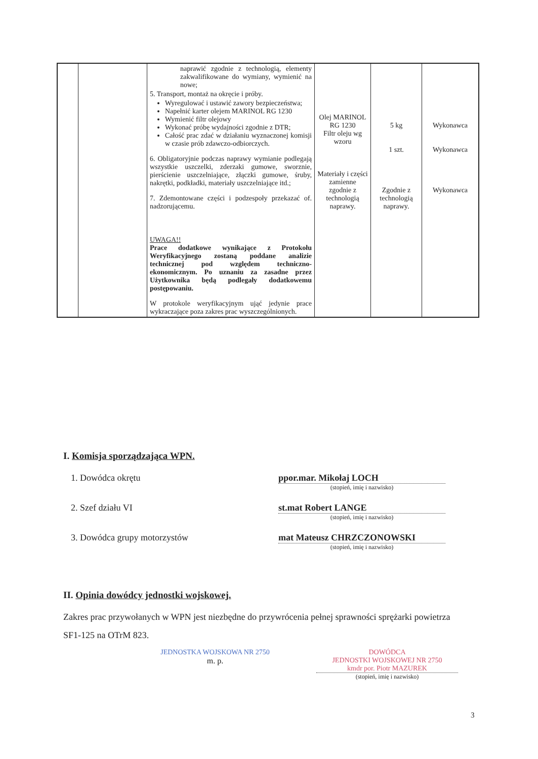| | | naprawić zgodnie z technologią, elementy zakwalifikowane do wymiany, wymienić na nowe; 5. Transport, montaż na okręcie i próby. Wyregulować i ustawić zawory bezpieczeństwa; Napełnić karter olejem MARINOL RG 1230 Wymienić filtr olejowy Wykonać próbę wydajności zgodnie z DTR; Całość prac zdać w działaniu wyznaczonej komisji w czasie prób zdawczo-odbiorczych. 6. Obligatoryjnie podczas naprawy wymianie podlegają wszystkie uszczelki, zderzaki gumowe, sworznie, pierścienie uszczelniające, złączki gumowe, śruby, nakrętki, podkładki, materiały uszczelniające itd.; 7. Zdemontowane części i podzespoły przekazać of. nadzorującemu. UWAGA!! Prace dodatkowe wynikające z Protokołu Weryfikacyjnego zostaną poddane analizie technicznej pod względem techniczno-ekonomicznym. Po uznaniu za zasadne przez Użytkownika będą podlegały dodatkowemu postępowaniu. W protokole weryfikacyjnym ująć jedynie prace wykraczające poza zakres prac wyszczególnionych. | Olej MARINOL RG 1230 Filtr oleju wg wzoru Materiały i części zamienne zgodnie z technologią naprawy. | 5 kg 1 szt. Zgodnie z technologią naprawy. | Wykonawca Wykonawca Wykonawca |
I. Komisja sporządzająca WPN.
1. Dowódca okrętu ppor.mar. Mikołaj LOCH
(stopień, imię i nazwisko)
2. Szef działu VI st.mat Robert LANGE
(stopień, imię i nazwisko)
3. Dowódca grupy motorzystów mat Mateusz CHRZCZONOWSKI
(stopień, imię i nazwisko)
II. Opinia dowódcy jednostki wojskowej.
Zakres prac przywołanych w WPN jest niezbędne do przywrócenia pełnej sprawności sprężarki powietrza SF1-125 na OTrM 823.
JEDNOSTKA WOJSKOWA NR 2750
m. p.
DOWÓDCA
JEDNOSTKI WOJSKOWEJ NR 2750
kmdr por. Piotr MAZUREK
(stopień, imię i nazwisko)
3